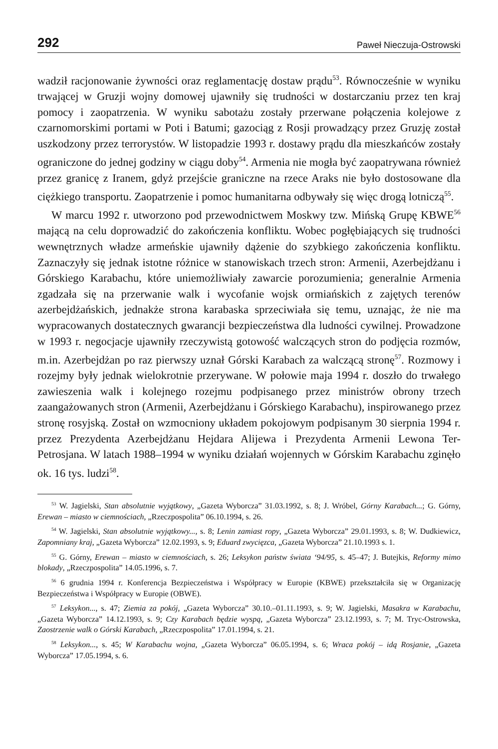292 Paweł Nieczuja-Ostrowski
wadził racjonowanie żywności oraz reglamentację dostaw prądu<sup>53</sup>. Równocześnie w wyniku trwającej w Gruzji wojny domowej ujawniły się trudności w dostarczaniu przez ten kraj pomocy i zaopatrzenia. W wyniku sabotażu zostały przerwane połączenia kolejowe z czarnomorskimi portami w Poti i Batumi; gazociąg z Rosji prowadzący przez Gruzję został uszkodzony przez terrorystów. W listopadzie 1993 r. dostawy prądu dla mieszkańców zostały ograniczone do jednej godziny w ciągu doby<sup>54</sup>. Armenia nie mogła być zaopatrywana również przez granicę z Iranem, gdyż przejście graniczne na rzece Araks nie było dostosowane dla ciężkiego transportu. Zaopatrzenie i pomoc humanitarna odbywały się więc drogą lotniczą<sup>55</sup>.
W marcu 1992 r. utworzono pod przewodnictwem Moskwy tzw. Mińską Grupę KBWE<sup>56</sup> mającą na celu doprowadzić do zakończenia konfliktu. Wobec pogłębiających się trudności wewnętrznych władze armeńskie ujawniły dążenie do szybkiego zakończenia konfliktu. Zaznaczyły się jednak istotne różnice w stanowiskach trzech stron: Armenii, Azerbejdżanu i Górskiego Karabachu, które uniemożliwiały zawarcie porozumienia; generalnie Armenia zgadzała się na przerwanie walk i wycofanie wojsk ormiańskich z zajętych terenów azerbejdżańskich, jednakże strona karabaska sprzeciwiała się temu, uznając, że nie ma wypracowanych dostatecznych gwarancji bezpieczeństwa dla ludności cywilnej. Prowadzone w 1993 r. negocjacje ujawniły rzeczywistą gotowość walczących stron do podjęcia rozmów, m.in. Azerbejdżan po raz pierwszy uznał Górski Karabach za walczącą stronę<sup>57</sup>. Rozmowy i rozejmy były jednak wielokrotnie przerywane. W połowie maja 1994 r. doszło do trwałego zawieszenia walk i kolejnego rozejmu podpisanego przez ministrów obrony trzech zaangażowanych stron (Armenii, Azerbejdżanu i Górskiego Karabachu), inspirowanego przez stronę rosyjską. Został on wzmocniony układem pokojowym podpisanym 30 sierpnia 1994 r. przez Prezydenta Azerbejdżanu Hejdara Alijewa i Prezydenta Armenii Lewona Ter-Petrosjana. W latach 1988–1994 w wyniku działań wojennych w Górskim Karabachu zginęło ok. 16 tys. ludzi<sup>58</sup>.
<sup>53</sup> W. Jagielski, Stan absolutnie wyjątkowy, „Gazeta Wyborcza” 31.03.1992, s. 8; J. Wróbel, Górny Karabach...; G. Górny, Erewan – miasto w ciemnościach, „Rzeczpospolita” 06.10.1994, s. 26.
<sup>54</sup> W. Jagielski, Stan absolutnie wyjątkowy..., s. 8; Lenin zamiast ropy, „Gazeta Wyborcza” 29.01.1993, s. 8; W. Dudkiewicz, Zapomniany kraj, „Gazeta Wyborcza” 12.02.1993, s. 9; Eduard zwycięzca, „Gazeta Wyborcza” 21.10.1993 s. 1.
<sup>55</sup> G. Górny, Erewan – miasto w ciemnościach, s. 26; Leksykon państw świata ‘94/95, s. 45–47; J. Butejkis, Reformy mimo blokady, „Rzeczpospolita” 14.05.1996, s. 7.
<sup>56</sup> 6 grudnia 1994 r. Konferencja Bezpieczeństwa i Współpracy w Europie (KBWE) przekształciła się w Organizację Bezpieczeństwa i Współpracy w Europie (OBWE).
<sup>57</sup> Leksykon..., s. 47; Ziemia za pokój, „Gazeta Wyborcza” 30.10.–01.11.1993, s. 9; W. Jagielski, Masakra w Karabachu, „Gazeta Wyborcza” 14.12.1993, s. 9; Czy Karabach będzie wyspą, „Gazeta Wyborcza” 23.12.1993, s. 7; M. Tryc-Ostrowska, Zaostrzenie walk o Górski Karabach, „Rzeczpospolita” 17.01.1994, s. 21.
<sup>58</sup> Leksykon..., s. 45; W Karabachu wojna, „Gazeta Wyborcza” 06.05.1994, s. 6; Wraca pokój – idą Rosjanie, „Gazeta Wyborcza” 17.05.1994, s. 6.